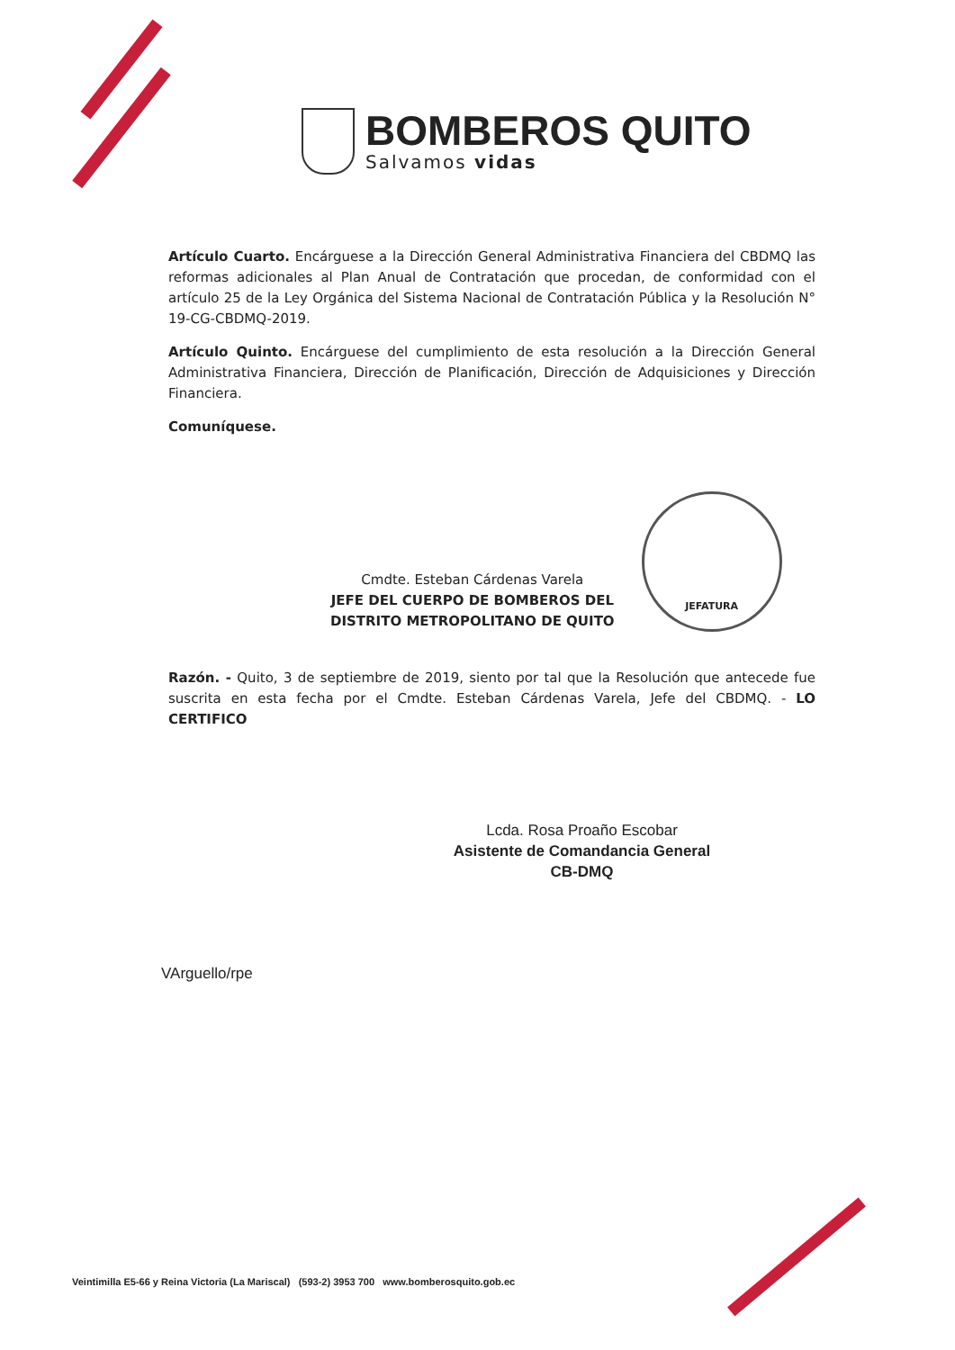BOMBEROS QUITO
Salvamos vidas
Artículo Cuarto. Encárguese a la Dirección General Administrativa Financiera del CBDMQ las reformas adicionales al Plan Anual de Contratación que procedan, de conformidad con el artículo 25 de la Ley Orgánica del Sistema Nacional de Contratación Pública y la Resolución N° 19-CG-CBDMQ-2019.
Artículo Quinto. Encárguese del cumplimiento de esta resolución a la Dirección General Administrativa Financiera, Dirección de Planificación, Dirección de Adquisiciones y Dirección Financiera.
Comuníquese.
Cmdte. Esteban Cárdenas Varela
JEFE DEL CUERPO DE BOMBEROS DEL
DISTRITO METROPOLITANO DE QUITO
JEFATURA
Razón. - Quito, 3 de septiembre de 2019, siento por tal que la Resolución que antecede fue suscrita en esta fecha por el Cmdte. Esteban Cárdenas Varela, Jefe del CBDMQ. - LO CERTIFICO
Lcda. Rosa Proaño Escobar
Asistente de Comandancia General
CB-DMQ
VArguello/rpe
Veintimilla E5-66 y Reina Victoria (La Mariscal) (593-2) 3953 700 www.bomberosquito.gob.ec